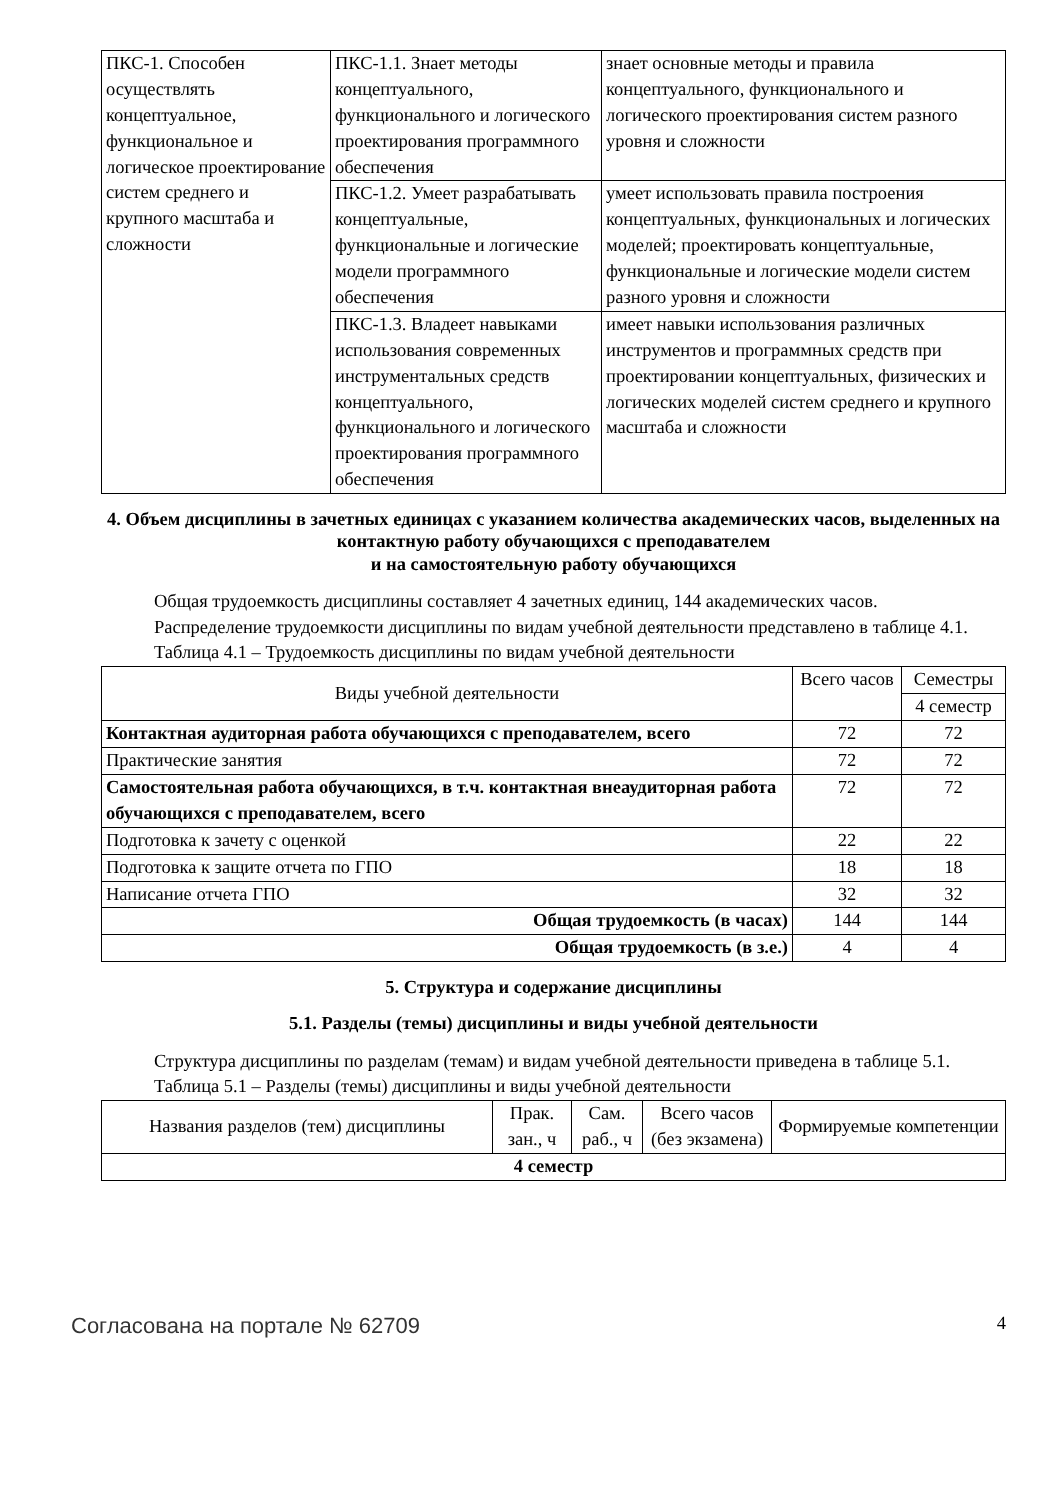| ПКС-1. Способен осуществлять концептуальное, функциональное и логическое проектирование систем среднего и крупного масштаба и сложности | ПКС-1.1. Знает методы концептуального, функционального и логического проектирования программного обеспечения | знает основные методы и правила концептуального, функционального и логического проектирования систем разного уровня и сложности |
| | ПКС-1.2. Умеет разрабатывать концептуальные, функциональные и логические модели программного обеспечения | умеет использовать правила построения концептуальных, функциональных и логических моделей; проектировать концептуальные, функциональные и логические модели систем разного уровня и сложности |
| | ПКС-1.3. Владеет навыками использования современных инструментальных средств концептуального, функционального и логического проектирования программного обеспечения | имеет навыки использования различных инструментов и программных средств при проектировании концептуальных, физических и логических моделей систем среднего и крупного масштаба и сложности |
4. Объем дисциплины в зачетных единицах с указанием количества академических часов, выделенных на контактную работу обучающихся с преподавателем
и на самостоятельную работу обучающихся
Общая трудоемкость дисциплины составляет 4 зачетных единиц, 144 академических часов.
Распределение трудоемкости дисциплины по видам учебной деятельности представлено в таблице 4.1.
Таблица 4.1 – Трудоемкость дисциплины по видам учебной деятельности
| Виды учебной деятельности | Всего часов | Семестры |
| | | 4 семестр |
| Контактная аудиторная работа обучающихся с преподавателем, всего | 72 | 72 |
| Практические занятия | 72 | 72 |
| Самостоятельная работа обучающихся, в т.ч. контактная внеаудиторная работа обучающихся с преподавателем, всего | 72 | 72 |
| Подготовка к зачету с оценкой | 22 | 22 |
| Подготовка к защите отчета по ГПО | 18 | 18 |
| Написание отчета ГПО | 32 | 32 |
| Общая трудоемкость (в часах) | 144 | 144 |
| Общая трудоемкость (в з.е.) | 4 | 4 |
5. Структура и содержание дисциплины
5.1. Разделы (темы) дисциплины и виды учебной деятельности
Структура дисциплины по разделам (темам) и видам учебной деятельности приведена в таблице 5.1.
Таблица 5.1 – Разделы (темы) дисциплины и виды учебной деятельности
| Названия разделов (тем) дисциплины | Прак. зан., ч | Сам. раб., ч | Всего часов (без экзамена) | Формируемые компетенции |
| 4 семестр | | | | |
Согласована на портале № 62709 4